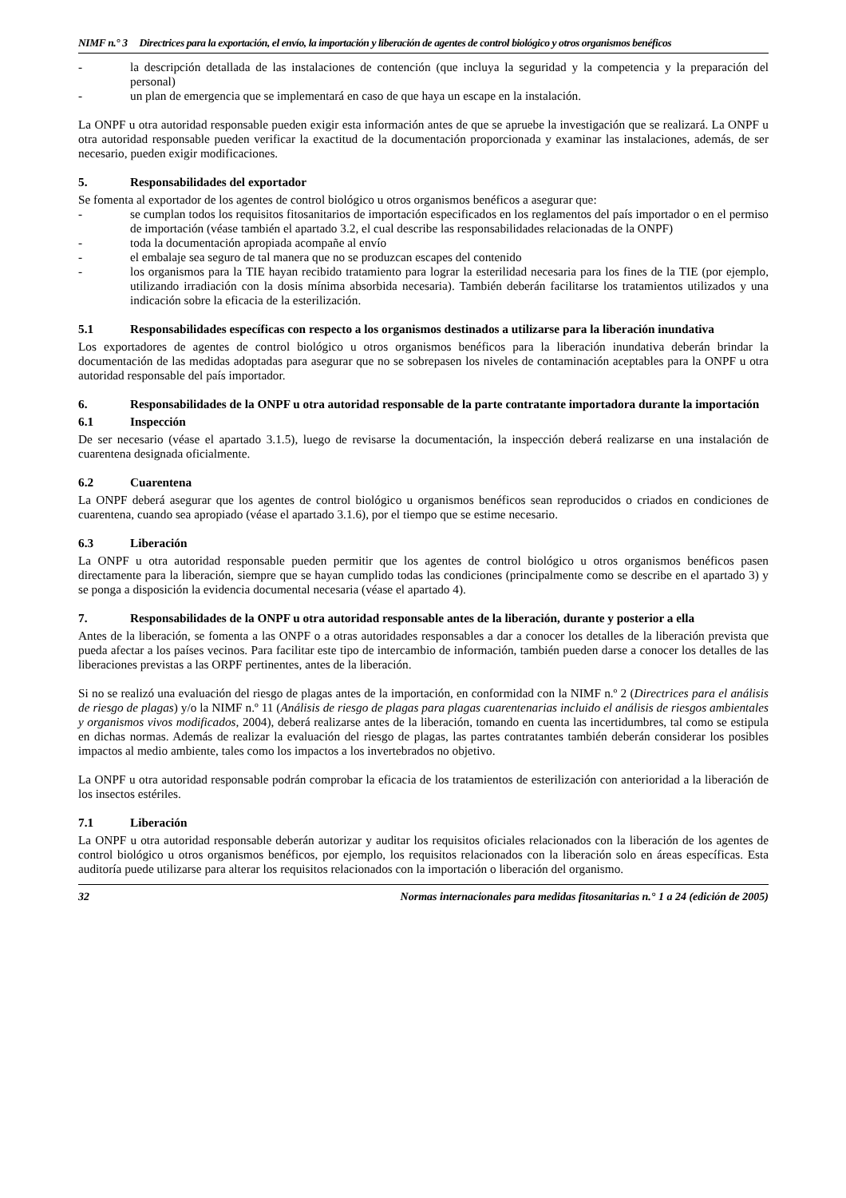NIMF n.° 3 Directrices para la exportación, el envío, la importación y liberación de agentes de control biológico y otros organismos benéficos
- la descripción detallada de las instalaciones de contención (que incluya la seguridad y la competencia y la preparación del personal)
- un plan de emergencia que se implementará en caso de que haya un escape en la instalación.
La ONPF u otra autoridad responsable pueden exigir esta información antes de que se apruebe la investigación que se realizará. La ONPF u otra autoridad responsable pueden verificar la exactitud de la documentación proporcionada y examinar las instalaciones, además, de ser necesario, pueden exigir modificaciones.
5. Responsabilidades del exportador
Se fomenta al exportador de los agentes de control biológico u otros organismos benéficos a asegurar que:
- se cumplan todos los requisitos fitosanitarios de importación especificados en los reglamentos del país importador o en el permiso de importación (véase también el apartado 3.2, el cual describe las responsabilidades relacionadas de la ONPF)
- toda la documentación apropiada acompañe al envío
- el embalaje sea seguro de tal manera que no se produzcan escapes del contenido
- los organismos para la TIE hayan recibido tratamiento para lograr la esterilidad necesaria para los fines de la TIE (por ejemplo, utilizando irradiación con la dosis mínima absorbida necesaria). También deberán facilitarse los tratamientos utilizados y una indicación sobre la eficacia de la esterilización.
5.1 Responsabilidades específicas con respecto a los organismos destinados a utilizarse para la liberación inundativa
Los exportadores de agentes de control biológico u otros organismos benéficos para la liberación inundativa deberán brindar la documentación de las medidas adoptadas para asegurar que no se sobrepasen los niveles de contaminación aceptables para la ONPF u otra autoridad responsable del país importador.
6. Responsabilidades de la ONPF u otra autoridad responsable de la parte contratante importadora durante la importación
6.1 Inspección
De ser necesario (véase el apartado 3.1.5), luego de revisarse la documentación, la inspección deberá realizarse en una instalación de cuarentena designada oficialmente.
6.2 Cuarentena
La ONPF deberá asegurar que los agentes de control biológico u organismos benéficos sean reproducidos o criados en condiciones de cuarentena, cuando sea apropiado (véase el apartado 3.1.6), por el tiempo que se estime necesario.
6.3 Liberación
La ONPF u otra autoridad responsable pueden permitir que los agentes de control biológico u otros organismos benéficos pasen directamente para la liberación, siempre que se hayan cumplido todas las condiciones (principalmente como se describe en el apartado 3) y se ponga a disposición la evidencia documental necesaria (véase el apartado 4).
7. Responsabilidades de la ONPF u otra autoridad responsable antes de la liberación, durante y posterior a ella
Antes de la liberación, se fomenta a las ONPF o a otras autoridades responsables a dar a conocer los detalles de la liberación prevista que pueda afectar a los países vecinos. Para facilitar este tipo de intercambio de información, también pueden darse a conocer los detalles de las liberaciones previstas a las ORPF pertinentes, antes de la liberación.
Si no se realizó una evaluación del riesgo de plagas antes de la importación, en conformidad con la NIMF n.º 2 (Directrices para el análisis de riesgo de plagas) y/o la NIMF n.º 11 (Análisis de riesgo de plagas para plagas cuarentenarias incluido el análisis de riesgos ambientales y organismos vivos modificados, 2004), deberá realizarse antes de la liberación, tomando en cuenta las incertidumbres, tal como se estipula en dichas normas. Además de realizar la evaluación del riesgo de plagas, las partes contratantes también deberán considerar los posibles impactos al medio ambiente, tales como los impactos a los invertebrados no objetivo.
La ONPF u otra autoridad responsable podrán comprobar la eficacia de los tratamientos de esterilización con anterioridad a la liberación de los insectos estériles.
7.1 Liberación
La ONPF u otra autoridad responsable deberán autorizar y auditar los requisitos oficiales relacionados con la liberación de los agentes de control biológico u otros organismos benéficos, por ejemplo, los requisitos relacionados con la liberación solo en áreas específicas. Esta auditoría puede utilizarse para alterar los requisitos relacionados con la importación o liberación del organismo.
32 Normas internacionales para medidas fitosanitarias n.° 1 a 24 (edición de 2005)